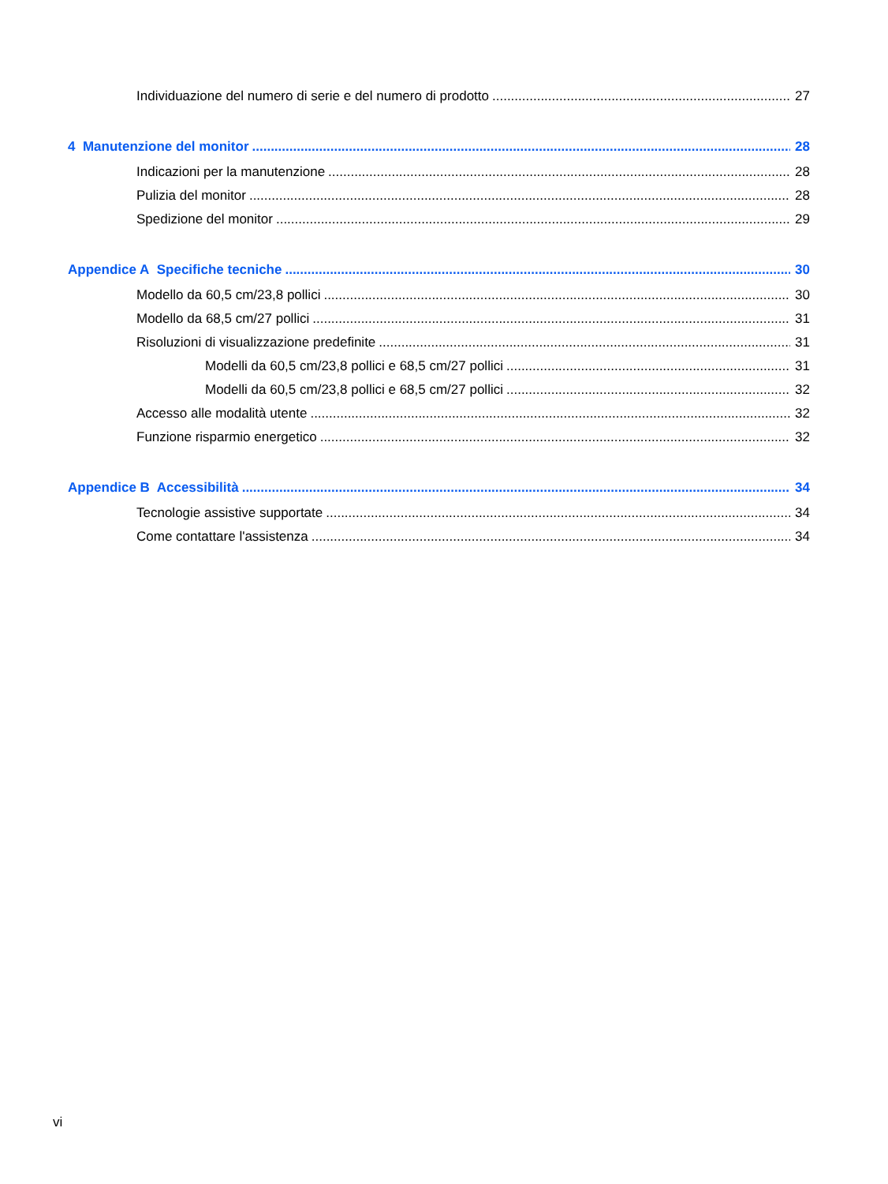Individuazione del numero di serie e del numero di prodotto 27
4 Manutenzione del monitor 28
Indicazioni per la manutenzione 28
Pulizia del monitor 28
Spedizione del monitor 29
Appendice A Specifiche tecniche 30
Modello da 60,5 cm/23,8 pollici 30
Modello da 68,5 cm/27 pollici 31
Risoluzioni di visualizzazione predefinite 31
Modelli da 60,5 cm/23,8 pollici e 68,5 cm/27 pollici 31
Modelli da 60,5 cm/23,8 pollici e 68,5 cm/27 pollici 32
Accesso alle modalità utente 32
Funzione risparmio energetico 32
Appendice B Accessibilità 34
Tecnologie assistive supportate 34
Come contattare l'assistenza 34
vi